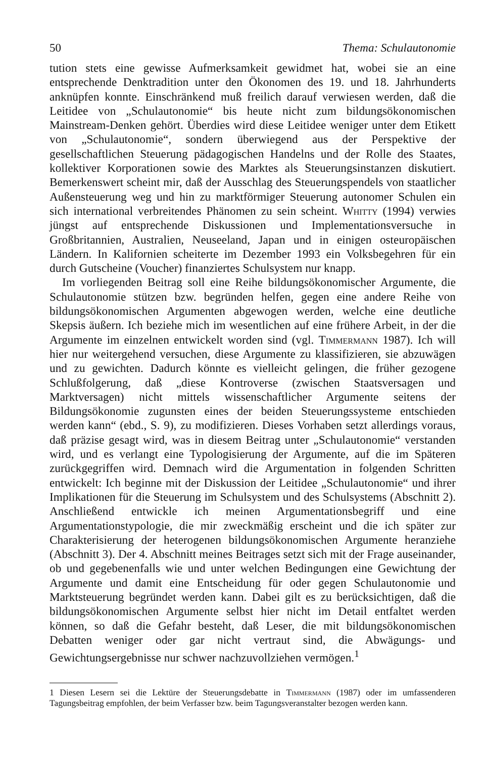50 Thema: Schulautonomie
tution stets eine gewisse Aufmerksamkeit gewidmet hat, wobei sie an eine entsprechende Denktradition unter den Ökonomen des 19. und 18. Jahrhunderts anknüpfen konnte. Einschränkend muß freilich darauf verwiesen werden, daß die Leitidee von „Schulautonomie“ bis heute nicht zum bildungsökonomischen Mainstream-Denken gehört. Überdies wird diese Leitidee weniger unter dem Etikett von „Schulautonomie“, sondern überwiegend aus der Perspektive der gesellschaftlichen Steuerung pädagogischen Handelns und der Rolle des Staates, kollektiver Korporationen sowie des Marktes als Steuerungsinstanzen diskutiert. Bemerkenswert scheint mir, daß der Ausschlag des Steuerungspendels von staatlicher Außensteuerung weg und hin zu marktförmiger Steuerung autonomer Schulen ein sich international verbreitendes Phänomen zu sein scheint. Whitty (1994) verwies jüngst auf entsprechende Diskussionen und Implementationsversuche in Großbritannien, Australien, Neuseeland, Japan und in einigen osteuropäischen Ländern. In Kalifornien scheiterte im Dezember 1993 ein Volksbegehren für ein durch Gutscheine (Voucher) finanziertes Schulsystem nur knapp.
Im vorliegenden Beitrag soll eine Reihe bildungsökonomischer Argumente, die Schulautonomie stützen bzw. begründen helfen, gegen eine andere Reihe von bildungsökonomischen Argumenten abgewogen werden, welche eine deutliche Skepsis äußern. Ich beziehe mich im wesentlichen auf eine frühere Arbeit, in der die Argumente im einzelnen entwickelt worden sind (vgl. Timmermann 1987). Ich will hier nur weitergehend versuchen, diese Argumente zu klassifizieren, sie abzuwägen und zu gewichten. Dadurch könnte es vielleicht gelingen, die früher gezogene Schlußfolgerung, daß „diese Kontroverse (zwischen Staatsversagen und Marktversagen) nicht mittels wissenschaftlicher Argumente seitens der Bildungsökonomie zugunsten eines der beiden Steuerungssysteme entschieden werden kann“ (ebd., S. 9), zu modifizieren. Dieses Vorhaben setzt allerdings voraus, daß präzise gesagt wird, was in diesem Beitrag unter „Schulautonomie“ verstanden wird, und es verlangt eine Typologisierung der Argumente, auf die im Späteren zurückgegriffen wird. Demnach wird die Argumentation in folgenden Schritten entwickelt: Ich beginne mit der Diskussion der Leitidee „Schulautonomie“ und ihrer Implikationen für die Steuerung im Schulsystem und des Schulsystems (Abschnitt 2). Anschließend entwickle ich meinen Argumentationsbegriff und eine Argumentationstypologie, die mir zweckmäßig erscheint und die ich später zur Charakterisierung der heterogenen bildungsökonomischen Argumente heranziehe (Abschnitt 3). Der 4. Abschnitt meines Beitrages setzt sich mit der Frage auseinander, ob und gegebenenfalls wie und unter welchen Bedingungen eine Gewichtung der Argumente und damit eine Entscheidung für oder gegen Schulautonomie und Marktsteuerung begründet werden kann. Dabei gilt es zu berücksichtigen, daß die bildungsökonomischen Argumente selbst hier nicht im Detail entfaltet werden können, so daß die Gefahr besteht, daß Leser, die mit bildungsökonomischen Debatten weniger oder gar nicht vertraut sind, die Abwägungs- und Gewichtungsergebnisse nur schwer nachzuvollziehen vermögen.<sup>1</sup>
1 Diesen Lesern sei die Lektüre der Steuerungsdebatte in Timmermann (1987) oder im umfassenderen Tagungsbeitrag empfohlen, der beim Verfasser bzw. beim Tagungsveranstalter bezogen werden kann.